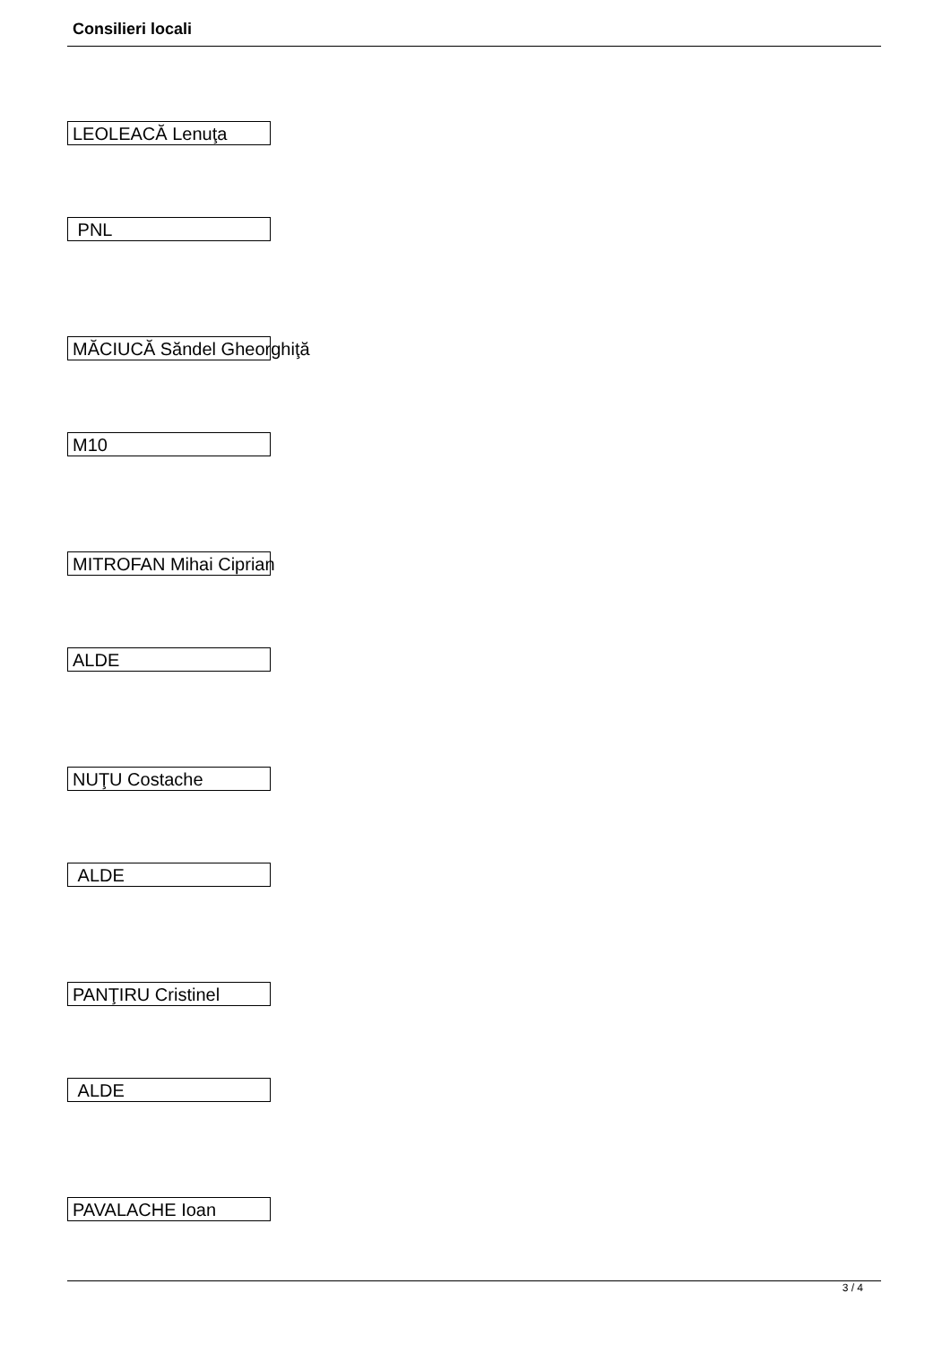Consilieri locali
LEOLEACĂ Lenuţa
PNL
MĂCIUCĂ Săndel Gheorghiţă
M10
MITROFAN Mihai Ciprian
ALDE
NUŢU Costache
ALDE
PANŢIRU Cristinel
ALDE
PAVALACHE Ioan
3 / 4